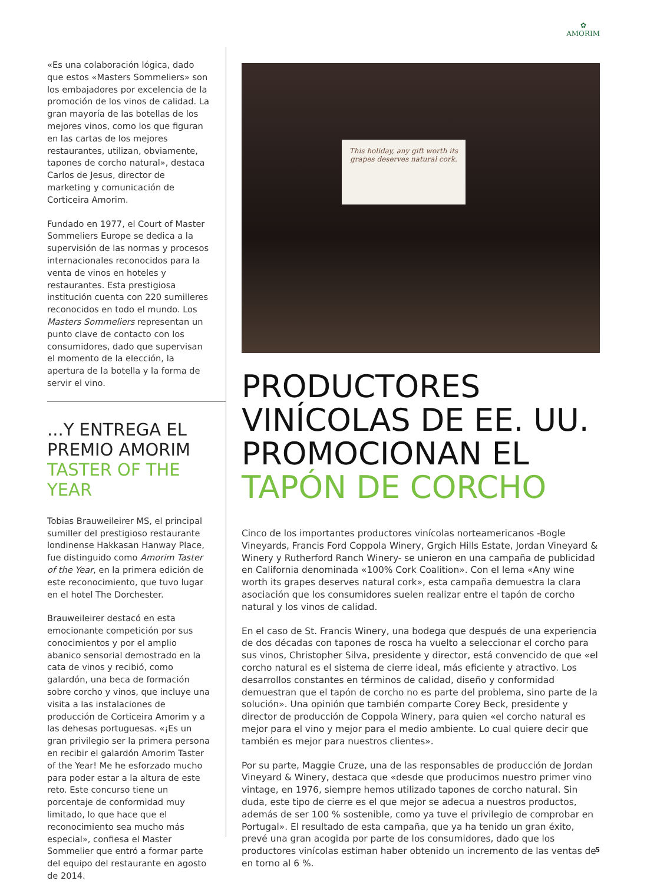✿
AMORIM
«Es una colaboración lógica, dado que estos «Masters Sommeliers» son los embajadores por excelencia de la promoción de los vinos de calidad. La gran mayoría de las botellas de los mejores vinos, como los que figuran en las cartas de los mejores restaurantes, utilizan, obviamente, tapones de corcho natural», destaca Carlos de Jesus, director de marketing y comunicación de Corticeira Amorim.
Fundado en 1977, el Court of Master Sommeliers Europe se dedica a la supervisión de las normas y procesos internacionales reconocidos para la venta de vinos en hoteles y restaurantes. Esta prestigiosa institución cuenta con 220 sumilleres reconocidos en todo el mundo. Los Masters Sommeliers representan un punto clave de contacto con los consumidores, dado que supervisan el momento de la elección, la apertura de la botella y la forma de servir el vino.
...Y ENTREGA EL PREMIO AMORIM TASTER OF THE YEAR
Tobias Brauweileirer MS, el principal sumiller del prestigioso restaurante londinense Hakkasan Hanway Place, fue distinguido como Amorim Taster of the Year, en la primera edición de este reconocimiento, que tuvo lugar en el hotel The Dorchester.
Brauweileirer destacó en esta emocionante competición por sus conocimientos y por el amplio abanico sensorial demostrado en la cata de vinos y recibió, como galardón, una beca de formación sobre corcho y vinos, que incluye una visita a las instalaciones de producción de Corticeira Amorim y a las dehesas portuguesas. «¡Es un gran privilegio ser la primera persona en recibir el galardón Amorim Taster of the Year! Me he esforzado mucho para poder estar a la altura de este reto. Este concurso tiene un porcentaje de conformidad muy limitado, lo que hace que el reconocimiento sea mucho más especial», confiesa el Master Sommelier que entró a formar parte del equipo del restaurante en agosto de 2014.
This holiday, any gift worth its grapes deserves natural cork.
PRODUCTORES VINÍCOLAS DE EE. UU. PROMOCIONAN EL TAPÓN DE CORCHO
Cinco de los importantes productores vinícolas norteamericanos -Bogle Vineyards, Francis Ford Coppola Winery, Grgich Hills Estate, Jordan Vineyard & Winery y Rutherford Ranch Winery- se unieron en una campaña de publicidad en California denominada «100% Cork Coalition». Con el lema «Any wine worth its grapes deserves natural cork», esta campaña demuestra la clara asociación que los consumidores suelen realizar entre el tapón de corcho natural y los vinos de calidad.
En el caso de St. Francis Winery, una bodega que después de una experiencia de dos décadas con tapones de rosca ha vuelto a seleccionar el corcho para sus vinos, Christopher Silva, presidente y director, está convencido de que «el corcho natural es el sistema de cierre ideal, más eficiente y atractivo. Los desarrollos constantes en términos de calidad, diseño y conformidad demuestran que el tapón de corcho no es parte del problema, sino parte de la solución». Una opinión que también comparte Corey Beck, presidente y director de producción de Coppola Winery, para quien «el corcho natural es mejor para el vino y mejor para el medio ambiente. Lo cual quiere decir que también es mejor para nuestros clientes».
Por su parte, Maggie Cruze, una de las responsables de producción de Jordan Vineyard & Winery, destaca que «desde que producimos nuestro primer vino vintage, en 1976, siempre hemos utilizado tapones de corcho natural. Sin duda, este tipo de cierre es el que mejor se adecua a nuestros productos, además de ser 100 % sostenible, como ya tuve el privilegio de comprobar en Portugal». El resultado de esta campaña, que ya ha tenido un gran éxito, prevé una gran acogida por parte de los consumidores, dado que los productores vinícolas estiman haber obtenido un incremento de las ventas de en torno al 6 %.
5